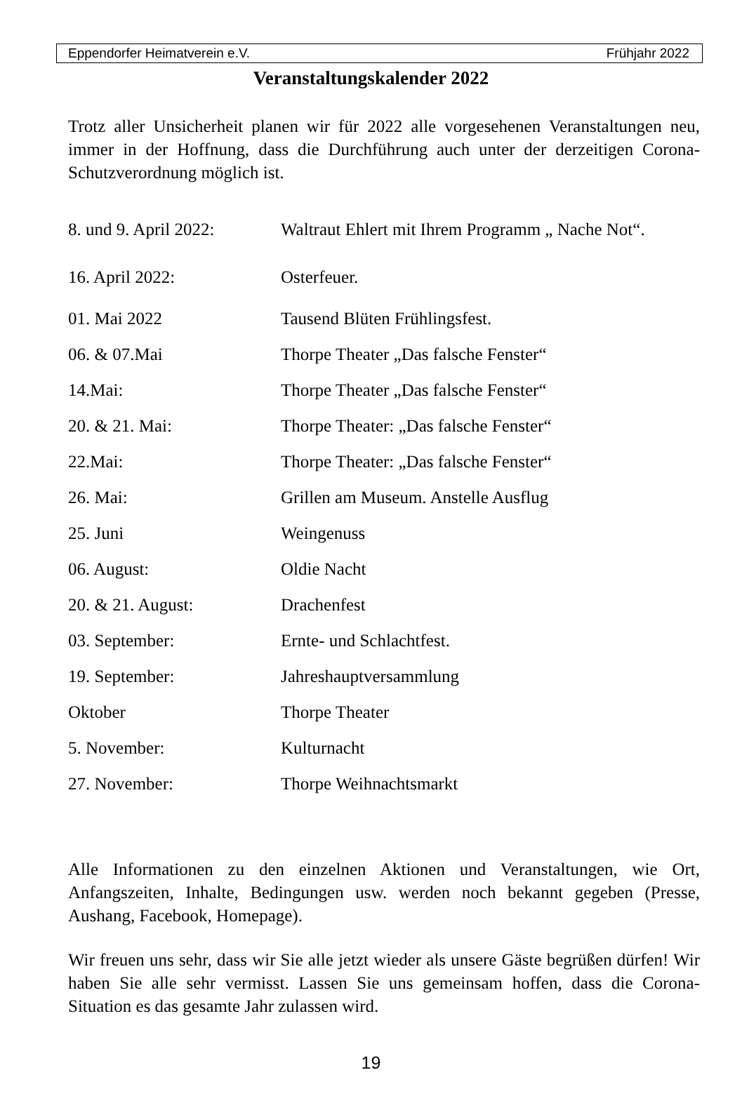Eppendorfer Heimatverein e.V. Frühjahr 2022
Veranstaltungskalender 2022
Trotz aller Unsicherheit planen wir für 2022 alle vorgesehenen Veranstaltungen neu, immer in der Hoffnung, dass die Durchführung auch unter der derzeitigen Corona-Schutzverordnung möglich ist.
8. und 9. April 2022: Waltraut Ehlert mit Ihrem Programm „ Nache Not“.
16. April 2022: Osterfeuer.
01. Mai 2022 Tausend Blüten Frühlingsfest.
06. & 07.Mai Thorpe Theater „Das falsche Fenster“
14.Mai: Thorpe Theater „Das falsche Fenster“
20. & 21. Mai: Thorpe Theater: „Das falsche Fenster“
22.Mai: Thorpe Theater: „Das falsche Fenster“
26. Mai: Grillen am Museum. Anstelle Ausflug
25. Juni Weingenuss
06. August: Oldie Nacht
20. & 21. August: Drachenfest
03. September: Ernte- und Schlachtfest.
19. September: Jahreshauptversammlung
Oktober Thorpe Theater
5. November: Kulturnacht
27. November: Thorpe Weihnachtsmarkt
Alle Informationen zu den einzelnen Aktionen und Veranstaltungen, wie Ort, Anfangszeiten, Inhalte, Bedingungen usw. werden noch bekannt gegeben (Presse, Aushang, Facebook, Homepage).
Wir freuen uns sehr, dass wir Sie alle jetzt wieder als unsere Gäste begrüßen dürfen! Wir haben Sie alle sehr vermisst. Lassen Sie uns gemeinsam hoffen, dass die Corona-Situation es das gesamte Jahr zulassen wird.
19